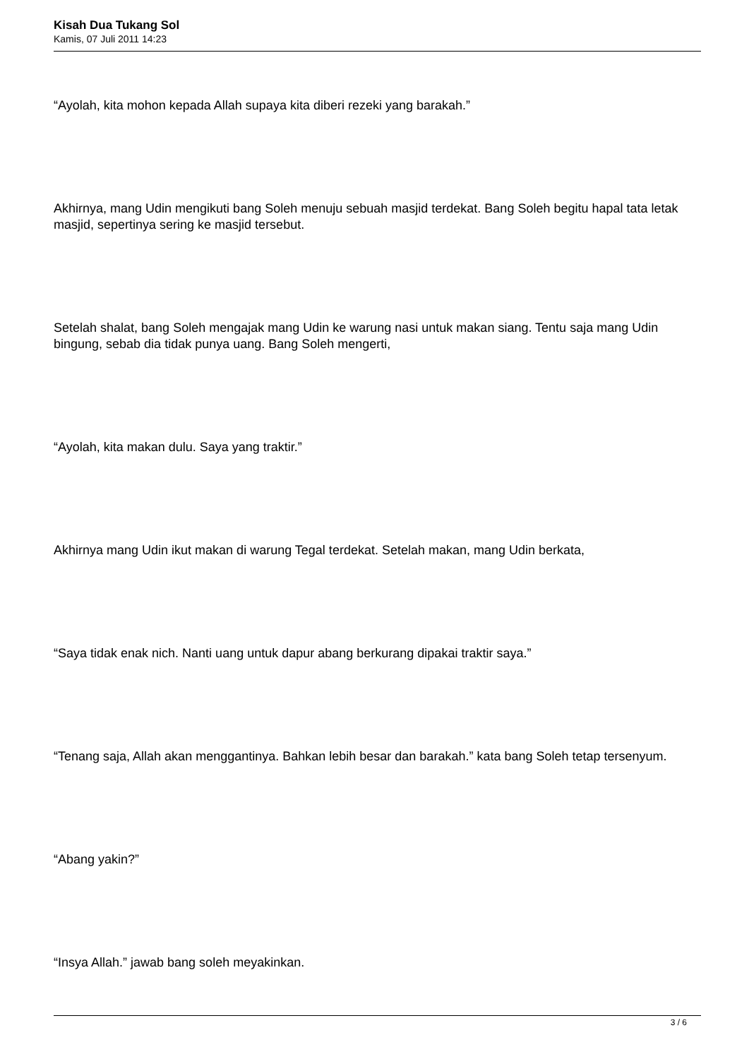Kisah Dua Tukang Sol
Kamis, 07 Juli 2011 14:23
“Ayolah, kita mohon kepada Allah supaya kita diberi rezeki yang barakah.”
Akhirnya, mang Udin mengikuti bang Soleh menuju sebuah masjid terdekat. Bang Soleh begitu hapal tata letak masjid, sepertinya sering ke masjid tersebut.
Setelah shalat, bang Soleh mengajak mang Udin ke warung nasi untuk makan siang. Tentu saja mang Udin bingung, sebab dia tidak punya uang. Bang Soleh mengerti,
“Ayolah, kita makan dulu. Saya yang traktir.”
Akhirnya mang Udin ikut makan di warung Tegal terdekat. Setelah makan, mang Udin berkata,
“Saya tidak enak nich. Nanti uang untuk dapur abang berkurang dipakai traktir saya.”
“Tenang saja, Allah akan menggantinya. Bahkan lebih besar dan barakah.” kata bang Soleh tetap tersenyum.
“Abang yakin?”
“Insya Allah.” jawab bang soleh meyakinkan.
3 / 6